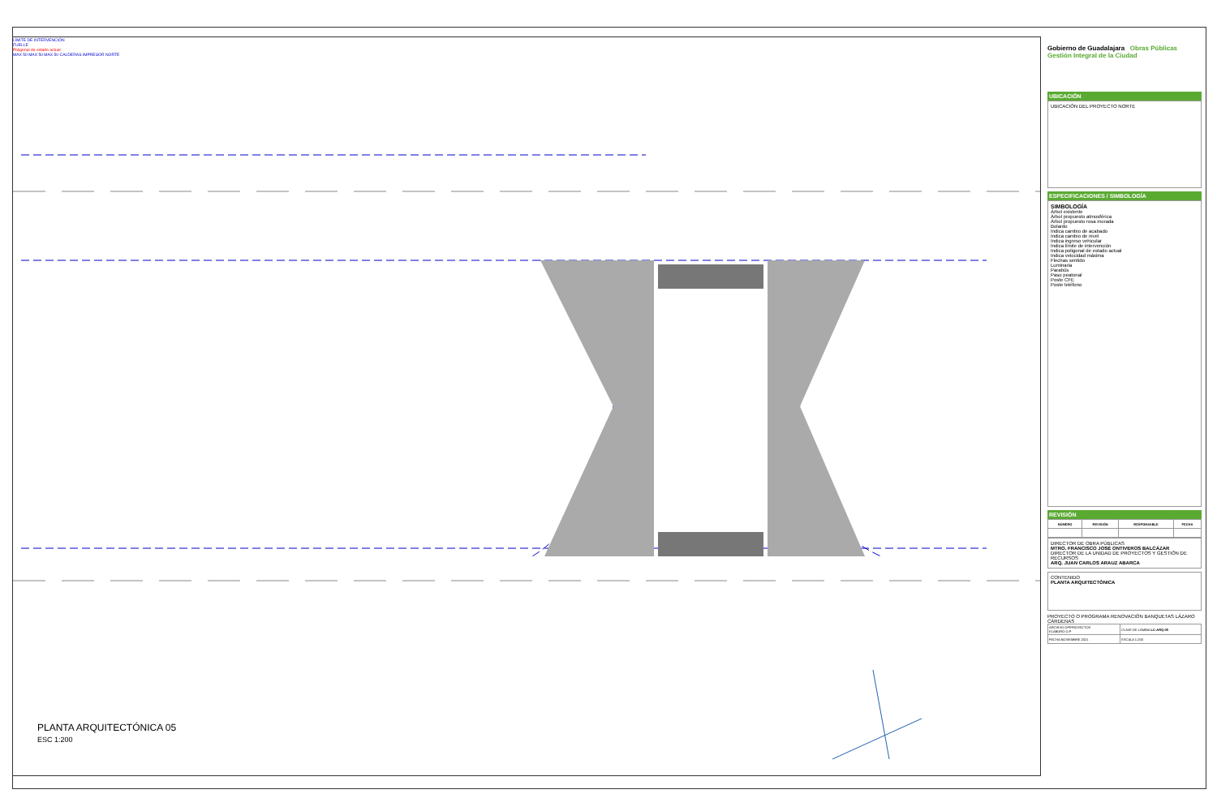LÍMITE DE INTERVENCIÓN
FUELLE
Poligonal de estado actual
MAX 50 MAX 50 MAX 50 CALDERAS IMPRESOR NORTE
PLANTA ARQUITECTÓNICA 05
ESC 1:200
Gobierno de Guadalajara Obras Públicas
Gestión Integral de la Ciudad
UBICACIÓN
UBICACIÓN DEL PROYECTO NORTE
ESPECIFICACIONES / SIMBOLOGÍA
SIMBOLOGÍA
Árbol existente
Árbol propuesto atmosférica
Árbol propuesto rosa morada
Bolardo
Indica cambio de acabado
Indica cambio de nivel
Indica ingreso vehicular
Indica límite de intervención
Indica poligonal de estado actual
Indica velocidad máxima
Flechas sentido
Luminaria
Parabús
Paso peatonal
Poste CFE
Poste teléfono
REVISIÓN
| NÚMERO | REVISIÓN | RESPONSABLE | FECHA |
| --- | --- | --- | --- |
DIRECTOR DE OBRA PÚBLICAS
MTRO. FRANCISCO JOSÉ ONTIVEROS BALCÁZAR
DIRECTOR DE LA UNIDAD DE PROYECTOS Y GESTIÓN DE RECURSOS
ARQ. JUAN CARLOS ARAUZ ABARCA
CONTENIDO
PLANTA ARQUITECTÓNICA
PROYECTO O PROGRAMA RENOVACIÓN BANQUETAS LÁZARO CÁRDENAS
| ARCHIVO OP/PROYECTOS ELABORÓ O.P | CLAVE DE LÁMINA LC-ARQ-05 |
| FECHA NOVIEMBRE 2021 | ESCALA 1:200 |